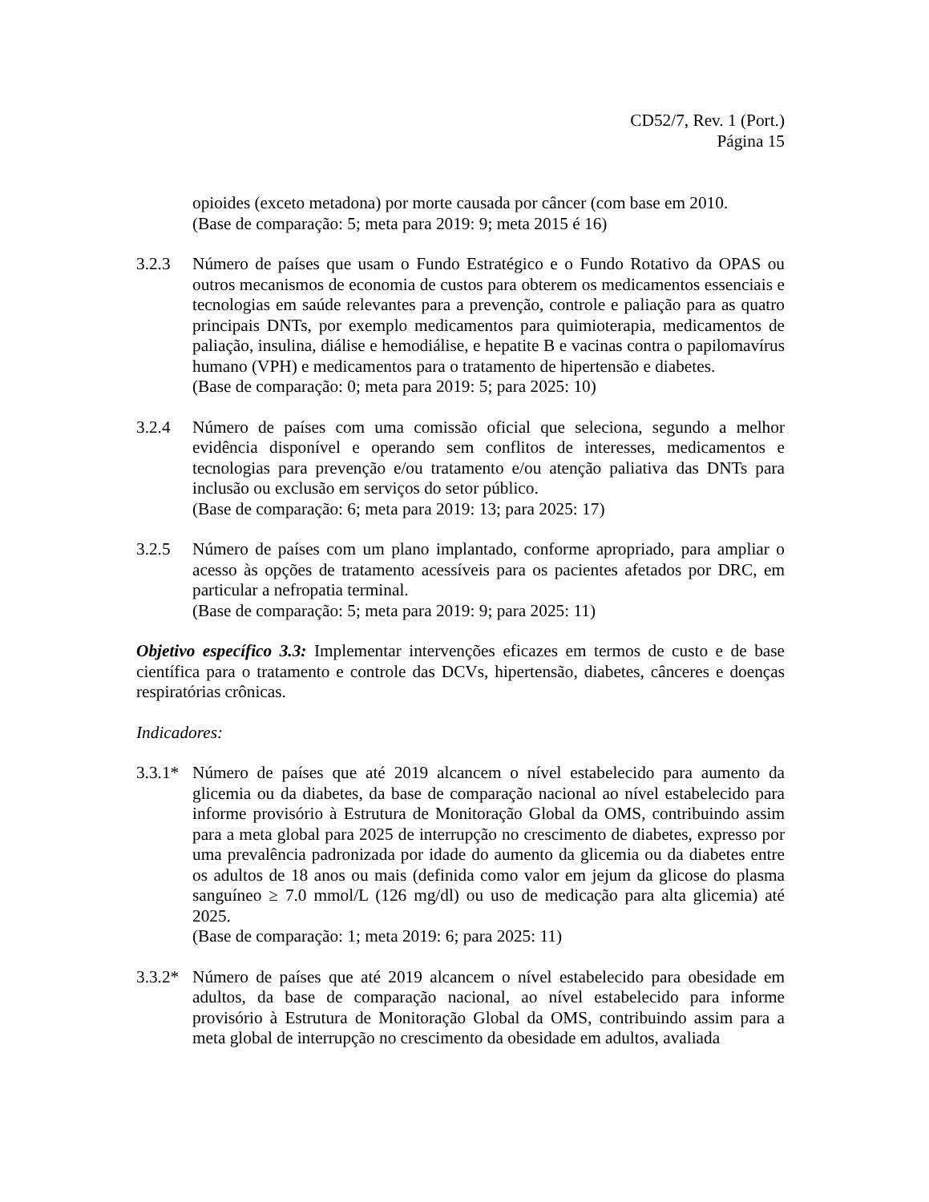CD52/7, Rev. 1 (Port.)
Página 15
opioides (exceto metadona) por morte causada por câncer (com base em 2010.
(Base de comparação: 5; meta para 2019: 9; meta 2015 é 16)
3.2.3 Número de países que usam o Fundo Estratégico e o Fundo Rotativo da OPAS ou outros mecanismos de economia de custos para obterem os medicamentos essenciais e tecnologias em saúde relevantes para a prevenção, controle e paliação para as quatro principais DNTs, por exemplo medicamentos para quimioterapia, medicamentos de paliação, insulina, diálise e hemodiálise, e hepatite B e vacinas contra o papilomavírus humano (VPH) e medicamentos para o tratamento de hipertensão e diabetes.
(Base de comparação: 0; meta para 2019: 5; para 2025: 10)
3.2.4 Número de países com uma comissão oficial que seleciona, segundo a melhor evidência disponível e operando sem conflitos de interesses, medicamentos e tecnologias para prevenção e/ou tratamento e/ou atenção paliativa das DNTs para inclusão ou exclusão em serviços do setor público.
(Base de comparação: 6; meta para 2019: 13; para 2025: 17)
3.2.5 Número de países com um plano implantado, conforme apropriado, para ampliar o acesso às opções de tratamento acessíveis para os pacientes afetados por DRC, em particular a nefropatia terminal.
(Base de comparação: 5; meta para 2019: 9; para 2025: 11)
Objetivo específico 3.3: Implementar intervenções eficazes em termos de custo e de base científica para o tratamento e controle das DCVs, hipertensão, diabetes, cânceres e doenças respiratórias crônicas.
Indicadores:
3.3.1*
Número de países que até 2019 alcancem o nível estabelecido para aumento da glicemia ou da diabetes, da base de comparação nacional ao nível estabelecido para informe provisório à Estrutura de Monitoração Global da OMS, contribuindo assim para a meta global para 2025 de interrupção no crescimento de diabetes, expresso por uma prevalência padronizada por idade do aumento da glicemia ou da diabetes entre os adultos de 18 anos ou mais (definida como valor em jejum da glicose do plasma sanguíneo ≥ 7.0 mmol/L (126 mg/dl) ou uso de medicação para alta glicemia) até 2025.
(Base de comparação: 1; meta 2019: 6; para 2025: 11)
3.3.2*
Número de países que até 2019 alcancem o nível estabelecido para obesidade em adultos, da base de comparação nacional, ao nível estabelecido para informe provisório à Estrutura de Monitoração Global da OMS, contribuindo assim para a meta global de interrupção no crescimento da obesidade em adultos, avaliada